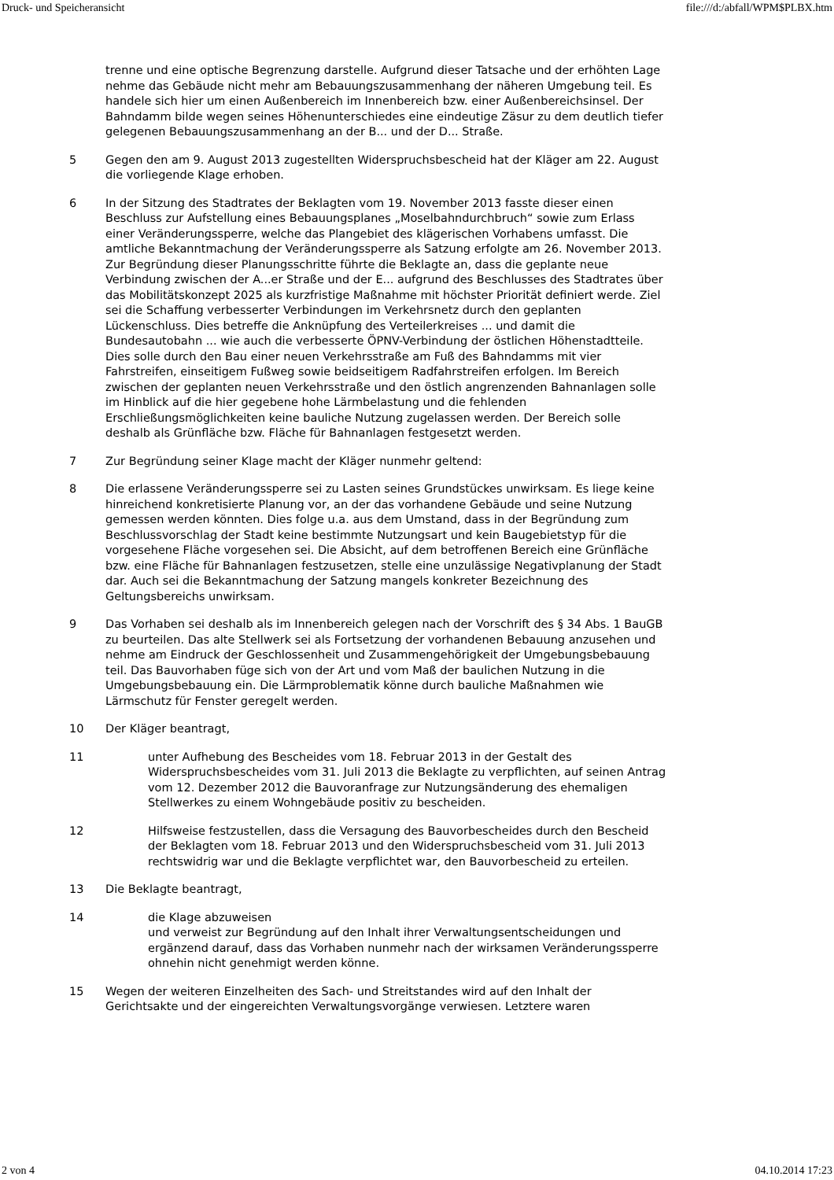Druck- und Speicheransicht file:///d:/abfall/WPM$PLBX.htm
trenne und eine optische Begrenzung darstelle. Aufgrund dieser Tatsache und der erhöhten Lage nehme das Gebäude nicht mehr am Bebauungszusammenhang der näheren Umgebung teil. Es handele sich hier um einen Außenbereich im Innenbereich bzw. einer Außenbereichsinsel. Der Bahndamm bilde wegen seines Höhenunterschiedes eine eindeutige Zäsur zu dem deutlich tiefer gelegenen Bebauungszusammenhang an der B... und der D... Straße.
5 Gegen den am 9. August 2013 zugestellten Widerspruchsbescheid hat der Kläger am 22. August die vorliegende Klage erhoben.
6 In der Sitzung des Stadtrates der Beklagten vom 19. November 2013 fasste dieser einen Beschluss zur Aufstellung eines Bebauungsplanes „Moselbahndurchbruch“ sowie zum Erlass einer Veränderungssperre, welche das Plangebiet des klägerischen Vorhabens umfasst. Die amtliche Bekanntmachung der Veränderungssperre als Satzung erfolgte am 26. November 2013. Zur Begründung dieser Planungsschritte führte die Beklagte an, dass die geplante neue Verbindung zwischen der A...er Straße und der E... aufgrund des Beschlusses des Stadtrates über das Mobilitätskonzept 2025 als kurzfristige Maßnahme mit höchster Priorität definiert werde. Ziel sei die Schaffung verbesserter Verbindungen im Verkehrsnetz durch den geplanten Lückenschluss. Dies betreffe die Anknüpfung des Verteilerkreises ... und damit die Bundesautobahn ... wie auch die verbesserte ÖPNV-Verbindung der östlichen Höhenstadtteile. Dies solle durch den Bau einer neuen Verkehrsstraße am Fuß des Bahndamms mit vier Fahrstreifen, einseitigem Fußweg sowie beidseitigem Radfahrstreifen erfolgen. Im Bereich zwischen der geplanten neuen Verkehrsstraße und den östlich angrenzenden Bahnanlagen solle im Hinblick auf die hier gegebene hohe Lärmbelastung und die fehlenden Erschließungsmöglichkeiten keine bauliche Nutzung zugelassen werden. Der Bereich solle deshalb als Grünfläche bzw. Fläche für Bahnanlagen festgesetzt werden.
7 Zur Begründung seiner Klage macht der Kläger nunmehr geltend:
8 Die erlassene Veränderungssperre sei zu Lasten seines Grundstückes unwirksam. Es liege keine hinreichend konkretisierte Planung vor, an der das vorhandene Gebäude und seine Nutzung gemessen werden könnten. Dies folge u.a. aus dem Umstand, dass in der Begründung zum Beschlussvorschlag der Stadt keine bestimmte Nutzungsart und kein Baugebietstyp für die vorgesehene Fläche vorgesehen sei. Die Absicht, auf dem betroffenen Bereich eine Grünfläche bzw. eine Fläche für Bahnanlagen festzusetzen, stelle eine unzulässige Negativplanung der Stadt dar. Auch sei die Bekanntmachung der Satzung mangels konkreter Bezeichnung des Geltungsbereichs unwirksam.
9 Das Vorhaben sei deshalb als im Innenbereich gelegen nach der Vorschrift des § 34 Abs. 1 BauGB zu beurteilen. Das alte Stellwerk sei als Fortsetzung der vorhandenen Bebauung anzusehen und nehme am Eindruck der Geschlossenheit und Zusammengehörigkeit der Umgebungsbebauung teil. Das Bauvorhaben füge sich von der Art und vom Maß der baulichen Nutzung in die Umgebungsbebauung ein. Die Lärmproblematik könne durch bauliche Maßnahmen wie Lärmschutz für Fenster geregelt werden.
10 Der Kläger beantragt,
11 unter Aufhebung des Bescheides vom 18. Februar 2013 in der Gestalt des Widerspruchsbescheides vom 31. Juli 2013 die Beklagte zu verpflichten, auf seinen Antrag vom 12. Dezember 2012 die Bauvoranfrage zur Nutzungsänderung des ehemaligen Stellwerkes zu einem Wohngebäude positiv zu bescheiden.
12 Hilfsweise festzustellen, dass die Versagung des Bauvorbescheides durch den Bescheid der Beklagten vom 18. Februar 2013 und den Widerspruchsbescheid vom 31. Juli 2013 rechtswidrig war und die Beklagte verpflichtet war, den Bauvorbescheid zu erteilen.
13 Die Beklagte beantragt,
14 die Klage abzuweisen
und verweist zur Begründung auf den Inhalt ihrer Verwaltungsentscheidungen und ergänzend darauf, dass das Vorhaben nunmehr nach der wirksamen Veränderungssperre ohnehin nicht genehmigt werden könne.
15 Wegen der weiteren Einzelheiten des Sach- und Streitstandes wird auf den Inhalt der Gerichtsakte und der eingereichten Verwaltungsvorgänge verwiesen. Letztere waren
2 von 4 04.10.2014 17:23